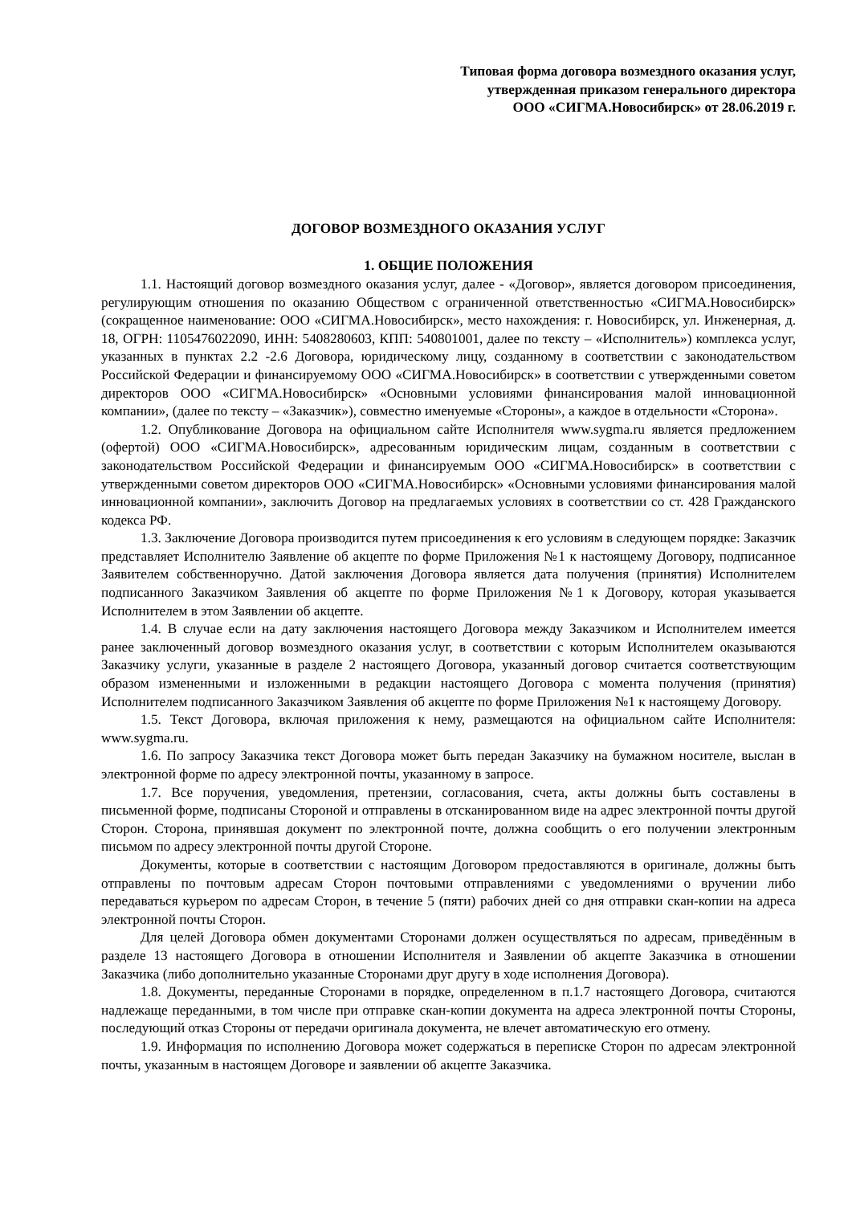Типовая форма договора возмездного оказания услуг,
утвержденная приказом генерального директора
ООО «СИГМА.Новосибирск» от 28.06.2019 г.
ДОГОВОР ВОЗМЕЗДНОГО ОКАЗАНИЯ УСЛУГ
1. ОБЩИЕ ПОЛОЖЕНИЯ
1.1. Настоящий договор возмездного оказания услуг, далее - «Договор», является договором присоединения, регулирующим отношения по оказанию Обществом с ограниченной ответственностью «СИГМА.Новосибирск» (сокращенное наименование: ООО «СИГМА.Новосибирск», место нахождения: г. Новосибирск, ул. Инженерная, д. 18, ОГРН: 1105476022090, ИНН: 5408280603, КПП: 540801001, далее по тексту – «Исполнитель») комплекса услуг, указанных в пунктах 2.2 -2.6 Договора, юридическому лицу, созданному в соответствии с законодательством Российской Федерации и финансируемому ООО «СИГМА.Новосибирск» в соответствии с утвержденными советом директоров ООО «СИГМА.Новосибирск» «Основными условиями финансирования малой инновационной компании», (далее по тексту – «Заказчик»), совместно именуемые «Стороны», а каждое в отдельности «Сторона».
1.2. Опубликование Договора на официальном сайте Исполнителя www.sygma.ru является предложением (офертой) ООО «СИГМА.Новосибирск», адресованным юридическим лицам, созданным в соответствии с законодательством Российской Федерации и финансируемым ООО «СИГМА.Новосибирск» в соответствии с утвержденными советом директоров ООО «СИГМА.Новосибирск» «Основными условиями финансирования малой инновационной компании», заключить Договор на предлагаемых условиях в соответствии со ст. 428 Гражданского кодекса РФ.
1.3. Заключение Договора производится путем присоединения к его условиям в следующем порядке: Заказчик представляет Исполнителю Заявление об акцепте по форме Приложения №1 к настоящему Договору, подписанное Заявителем собственноручно. Датой заключения Договора является дата получения (принятия) Исполнителем подписанного Заказчиком Заявления об акцепте по форме Приложения №1 к Договору, которая указывается Исполнителем в этом Заявлении об акцепте.
1.4. В случае если на дату заключения настоящего Договора между Заказчиком и Исполнителем имеется ранее заключенный договор возмездного оказания услуг, в соответствии с которым Исполнителем оказываются Заказчику услуги, указанные в разделе 2 настоящего Договора, указанный договор считается соответствующим образом измененными и изложенными в редакции настоящего Договора с момента получения (принятия) Исполнителем подписанного Заказчиком Заявления об акцепте по форме Приложения №1 к настоящему Договору.
1.5. Текст Договора, включая приложения к нему, размещаются на официальном сайте Исполнителя: www.sygma.ru.
1.6. По запросу Заказчика текст Договора может быть передан Заказчику на бумажном носителе, выслан в электронной форме по адресу электронной почты, указанному в запросе.
1.7. Все поручения, уведомления, претензии, согласования, счета, акты должны быть составлены в письменной форме, подписаны Стороной и отправлены в отсканированном виде на адрес электронной почты другой Сторон. Сторона, принявшая документ по электронной почте, должна сообщить о его получении электронным письмом по адресу электронной почты другой Стороне.
Документы, которые в соответствии с настоящим Договором предоставляются в оригинале, должны быть отправлены по почтовым адресам Сторон почтовыми отправлениями с уведомлениями о вручении либо передаваться курьером по адресам Сторон, в течение 5 (пяти) рабочих дней со дня отправки скан-копии на адреса электронной почты Сторон.
Для целей Договора обмен документами Сторонами должен осуществляться по адресам, приведённым в разделе 13 настоящего Договора в отношении Исполнителя и Заявлении об акцепте Заказчика в отношении Заказчика (либо дополнительно указанные Сторонами друг другу в ходе исполнения Договора).
1.8. Документы, переданные Сторонами в порядке, определенном в п.1.7 настоящего Договора, считаются надлежаще переданными, в том числе при отправке скан-копии документа на адреса электронной почты Стороны, последующий отказ Стороны от передачи оригинала документа, не влечет автоматическую его отмену.
1.9. Информация по исполнению Договора может содержаться в переписке Сторон по адресам электронной почты, указанным в настоящем Договоре и заявлении об акцепте Заказчика.